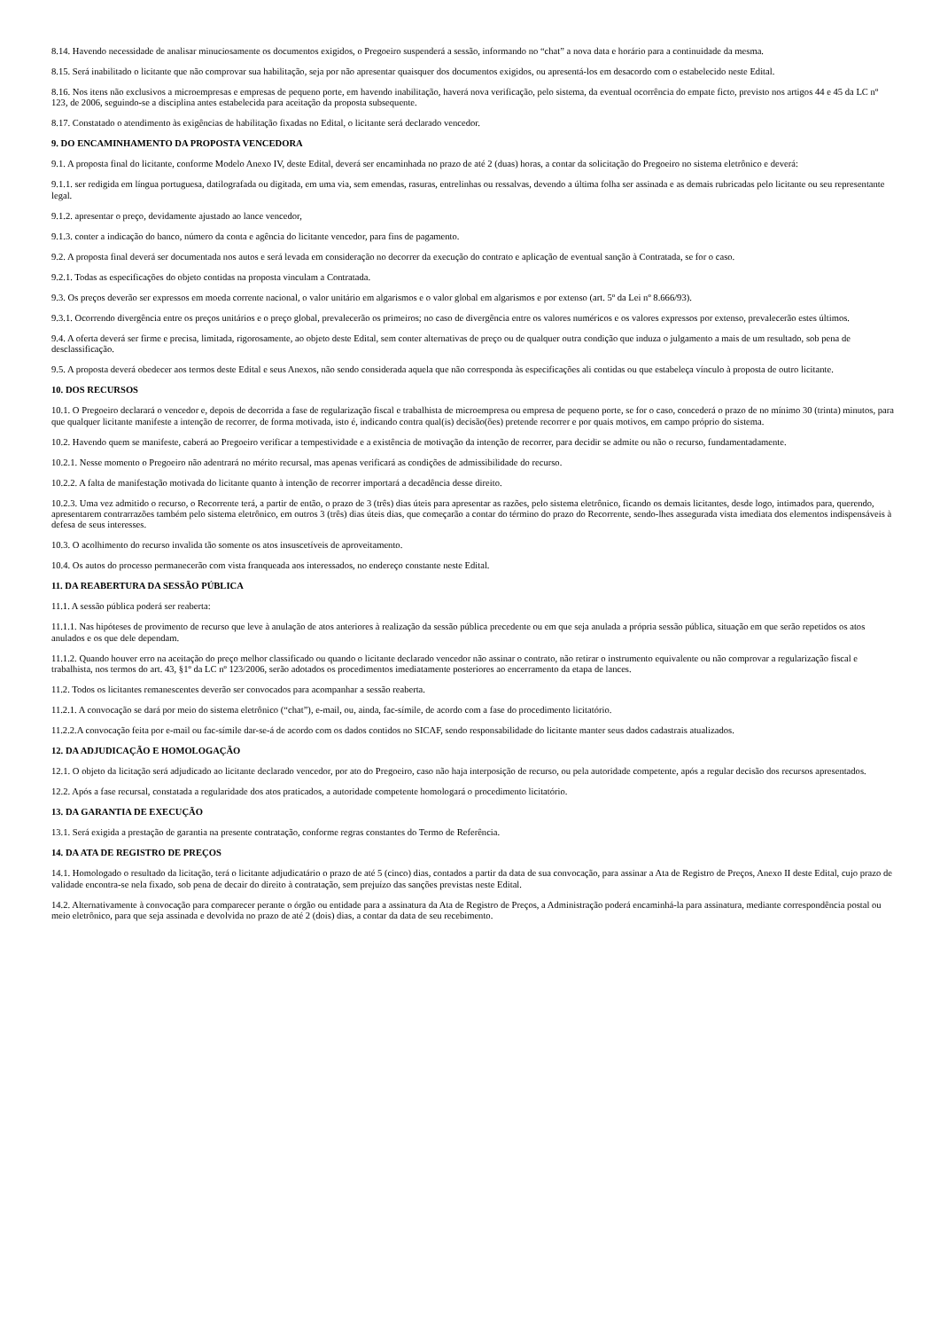8.14. Havendo necessidade de analisar minuciosamente os documentos exigidos, o Pregoeiro suspenderá a sessão, informando no “chat” a nova data e horário para a continuidade da mesma.
8.15. Será inabilitado o licitante que não comprovar sua habilitação, seja por não apresentar quaisquer dos documentos exigidos, ou apresentá-los em desacordo com o estabelecido neste Edital.
8.16. Nos itens não exclusivos a microempresas e empresas de pequeno porte, em havendo inabilitação, haverá nova verificação, pelo sistema, da eventual ocorrência do empate ficto, previsto nos artigos 44 e 45 da LC nº 123, de 2006, seguindo-se a disciplina antes estabelecida para aceitação da proposta subsequente.
8.17. Constatado o atendimento às exigências de habilitação fixadas no Edital, o licitante será declarado vencedor.
9. DO ENCAMINHAMENTO DA PROPOSTA VENCEDORA
9.1. A proposta final do licitante, conforme Modelo Anexo IV, deste Edital, deverá ser encaminhada no prazo de até 2 (duas) horas, a contar da solicitação do Pregoeiro no sistema eletrônico e deverá:
9.1.1. ser redigida em língua portuguesa, datilografada ou digitada, em uma via, sem emendas, rasuras, entrelinhas ou ressalvas, devendo a última folha ser assinada e as demais rubricadas pelo licitante ou seu representante legal.
9.1.2. apresentar o preço, devidamente ajustado ao lance vencedor,
9.1.3. conter a indicação do banco, número da conta e agência do licitante vencedor, para fins de pagamento.
9.2. A proposta final deverá ser documentada nos autos e será levada em consideração no decorrer da execução do contrato e aplicação de eventual sanção à Contratada, se for o caso.
9.2.1. Todas as especificações do objeto contidas na proposta vinculam a Contratada.
9.3. Os preços deverão ser expressos em moeda corrente nacional, o valor unitário em algarismos e o valor global em algarismos e por extenso (art. 5º da Lei nº 8.666/93).
9.3.1. Ocorrendo divergência entre os preços unitários e o preço global, prevalecerão os primeiros; no caso de divergência entre os valores numéricos e os valores expressos por extenso, prevalecerão estes últimos.
9.4. A oferta deverá ser firme e precisa, limitada, rigorosamente, ao objeto deste Edital, sem conter alternativas de preço ou de qualquer outra condição que induza o julgamento a mais de um resultado, sob pena de desclassificação.
9.5. A proposta deverá obedecer aos termos deste Edital e seus Anexos, não sendo considerada aquela que não corresponda às especificações ali contidas ou que estabeleça vínculo à proposta de outro licitante.
10. DOS RECURSOS
10.1. O Pregoeiro declarará o vencedor e, depois de decorrida a fase de regularização fiscal e trabalhista de microempresa ou empresa de pequeno porte, se for o caso, concederá o prazo de no mínimo 30 (trinta) minutos, para que qualquer licitante manifeste a intenção de recorrer, de forma motivada, isto é, indicando contra qual(is) decisão(ões) pretende recorrer e por quais motivos, em campo próprio do sistema.
10.2. Havendo quem se manifeste, caberá ao Pregoeiro verificar a tempestividade e a existência de motivação da intenção de recorrer, para decidir se admite ou não o recurso, fundamentadamente.
10.2.1. Nesse momento o Pregoeiro não adentrará no mérito recursal, mas apenas verificará as condições de admissibilidade do recurso.
10.2.2. A falta de manifestação motivada do licitante quanto à intenção de recorrer importará a decadência desse direito.
10.2.3. Uma vez admitido o recurso, o Recorrente terá, a partir de então, o prazo de 3 (três) dias úteis para apresentar as razões, pelo sistema eletrônico, ficando os demais licitantes, desde logo, intimados para, querendo, apresentarem contrarrazões também pelo sistema eletrônico, em outros 3 (três) dias úteis dias, que começarão a contar do término do prazo do Recorrente, sendo-lhes assegurada vista imediata dos elementos indispensáveis à defesa de seus interesses.
10.3. O acolhimento do recurso invalida tão somente os atos insuscetíveis de aproveitamento.
10.4. Os autos do processo permanecerão com vista franqueada aos interessados, no endereço constante neste Edital.
11. DA REABERTURA DA SESSÃO PÚBLICA
11.1. A sessão pública poderá ser reaberta:
11.1.1. Nas hipóteses de provimento de recurso que leve à anulação de atos anteriores à realização da sessão pública precedente ou em que seja anulada a própria sessão pública, situação em que serão repetidos os atos anulados e os que dele dependam.
11.1.2. Quando houver erro na aceitação do preço melhor classificado ou quando o licitante declarado vencedor não assinar o contrato, não retirar o instrumento equivalente ou não comprovar a regularização fiscal e trabalhista, nos termos do art. 43, §1º da LC nº 123/2006, serão adotados os procedimentos imediatamente posteriores ao encerramento da etapa de lances.
11.2. Todos os licitantes remanescentes deverão ser convocados para acompanhar a sessão reaberta.
11.2.1. A convocação se dará por meio do sistema eletrônico (“chat”), e-mail, ou, ainda, fac-símile, de acordo com a fase do procedimento licitatório.
11.2.2.A convocação feita por e-mail ou fac-símile dar-se-á de acordo com os dados contidos no SICAF, sendo responsabilidade do licitante manter seus dados cadastrais atualizados.
12. DA ADJUDICAÇÃO E HOMOLOGAÇÃO
12.1. O objeto da licitação será adjudicado ao licitante declarado vencedor, por ato do Pregoeiro, caso não haja interposição de recurso, ou pela autoridade competente, após a regular decisão dos recursos apresentados.
12.2. Após a fase recursal, constatada a regularidade dos atos praticados, a autoridade competente homologará o procedimento licitatório.
13. DA GARANTIA DE EXECUÇÃO
13.1. Será exigida a prestação de garantia na presente contratação, conforme regras constantes do Termo de Referência.
14. DA ATA DE REGISTRO DE PREÇOS
14.1. Homologado o resultado da licitação, terá o licitante adjudicatário o prazo de até 5 (cinco) dias, contados a partir da data de sua convocação, para assinar a Ata de Registro de Preços, Anexo II deste Edital, cujo prazo de validade encontra-se nela fixado, sob pena de decair do direito à contratação, sem prejuízo das sanções previstas neste Edital.
14.2. Alternativamente à convocação para comparecer perante o órgão ou entidade para a assinatura da Ata de Registro de Preços, a Administração poderá encaminhá-la para assinatura, mediante correspondência postal ou meio eletrônico, para que seja assinada e devolvida no prazo de até 2 (dois) dias, a contar da data de seu recebimento.